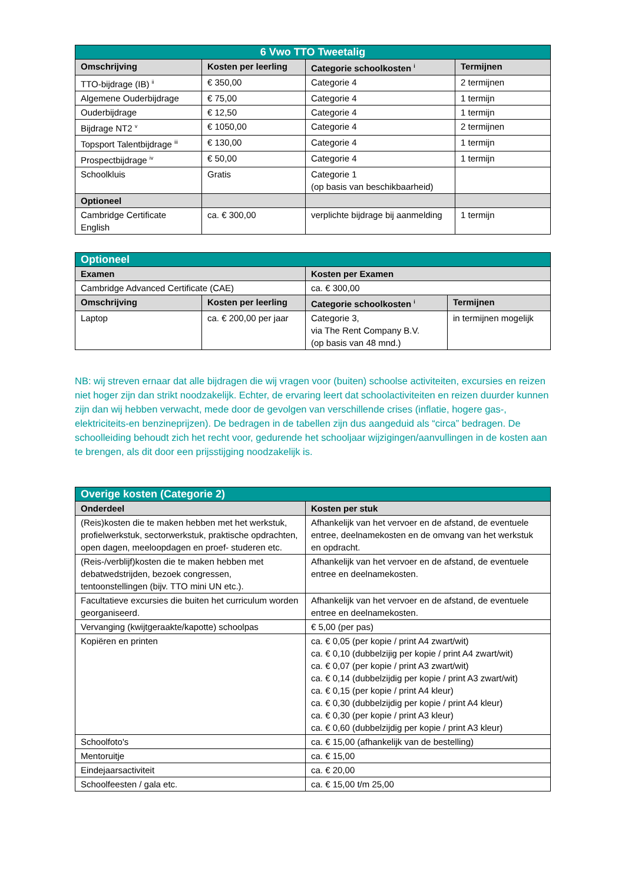| 6 Vwo TTO Tweetalig | | | |
| Omschrijving | Kosten per leerling | Categorie schoolkosten <sup>i</sup> | Termijnen |
| TTO-bijdrage (IB) <sup>ii</sup> | € 350,00 | Categorie 4 | 2 termijnen |
| Algemene Ouderbijdrage | € 75,00 | Categorie 4 | 1 termijn |
| Ouderbijdrage | € 12,50 | Categorie 4 | 1 termijn |
| Bijdrage NT2 <sup>v</sup> | € 1050,00 | Categorie 4 | 2 termijnen |
| Topsport Talentbijdrage <sup>iii</sup> | € 130,00 | Categorie 4 | 1 termijn |
| Prospectbijdrage <sup>iv</sup> | € 50,00 | Categorie 4 | 1 termijn |
| Schoolkluis | Gratis | Categorie 1 (op basis van beschikbaarheid) | |
| Optioneel | | | |
| Cambridge Certificate English | ca. € 300,00 | verplichte bijdrage bij aanmelding | 1 termijn |
| Optioneel | | | |
| Examen | | Kosten per Examen | |
| Cambridge Advanced Certificate (CAE) | | ca. € 300,00 | |
| Omschrijving | Kosten per leerling | Categorie schoolkosten <sup>i</sup> | Termijnen |
| Laptop | ca. € 200,00 per jaar | Categorie 3, via The Rent Company B.V. (op basis van 48 mnd.) | in termijnen mogelijk |
NB: wij streven ernaar dat alle bijdragen die wij vragen voor (buiten) schoolse activiteiten, excursies en reizen niet hoger zijn dan strikt noodzakelijk. Echter, de ervaring leert dat schoolactiviteiten en reizen duurder kunnen zijn dan wij hebben verwacht, mede door de gevolgen van verschillende crises (inflatie, hogere gas-, elektriciteits-en benzineprijzen). De bedragen in de tabellen zijn dus aangeduid als “circa” bedragen. De schoolleiding behoudt zich het recht voor, gedurende het schooljaar wijzigingen/aanvullingen in de kosten aan te brengen, als dit door een prijsstijging noodzakelijk is.
| Overige kosten (Categorie 2) | |
| Onderdeel | Kosten per stuk |
| (Reis)kosten die te maken hebben met het werkstuk, profielwerkstuk, sectorwerkstuk, praktische opdrachten, open dagen, meeloopdagen en proef- studeren etc. | Afhankelijk van het vervoer en de afstand, de eventuele entree, deelnamekosten en de omvang van het werkstuk en opdracht. |
| (Reis-/verblijf)kosten die te maken hebben met debatwedstrijden, bezoek congressen, tentoonstellingen (bijv. TTO mini UN etc.). | Afhankelijk van het vervoer en de afstand, de eventuele entree en deelnamekosten. |
| Facultatieve excursies die buiten het curriculum worden georganiseerd. | Afhankelijk van het vervoer en de afstand, de eventuele entree en deelnamekosten. |
| Vervanging (kwijtgeraakte/kapotte) schoolpas | € 5,00 (per pas) |
| Kopiëren en printen | ca. € 0,05 (per kopie / print A4 zwart/wit) ca. € 0,10 (dubbelzijig per kopie / print A4 zwart/wit) ca. € 0,07 (per kopie / print A3 zwart/wit) ca. € 0,14 (dubbelzijdig per kopie / print A3 zwart/wit) ca. € 0,15 (per kopie / print A4 kleur) ca. € 0,30 (dubbelzijdig per kopie / print A4 kleur) ca. € 0,30 (per kopie / print A3 kleur) ca. € 0,60 (dubbelzijdig per kopie / print A3 kleur) |
| Schoolfoto's | ca. € 15,00 (afhankelijk van de bestelling) |
| Mentoruitje | ca. € 15,00 |
| Eindejaarsactiviteit | ca. € 20,00 |
| Schoolfeesten / gala etc. | ca. € 15,00 t/m 25,00 |